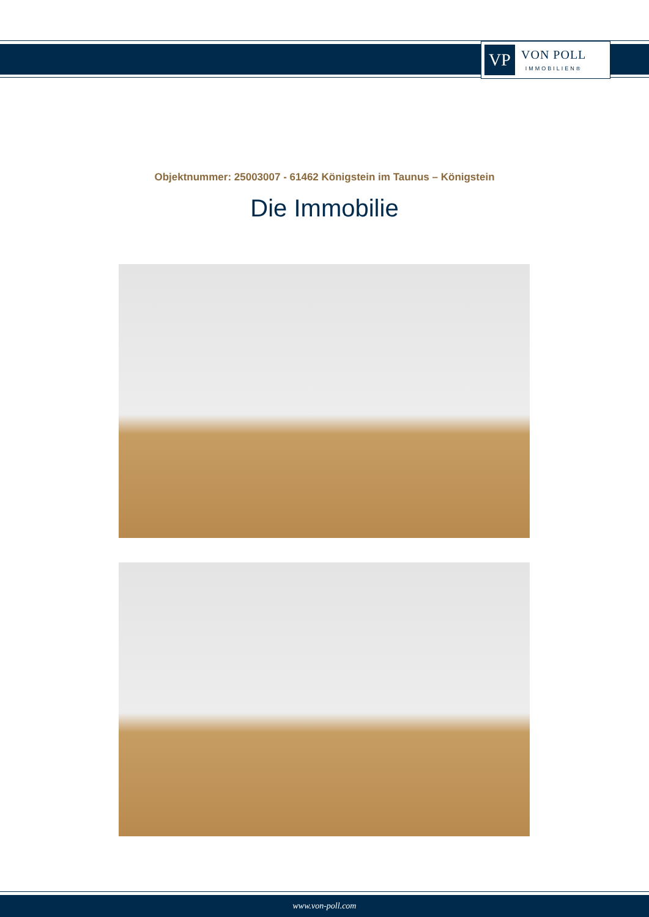VP
VON POLL
IMMOBILIEN®
Objektnummer: 25003007 - 61462 Königstein im Taunus – Königstein
Die Immobilie
www.von-poll.com